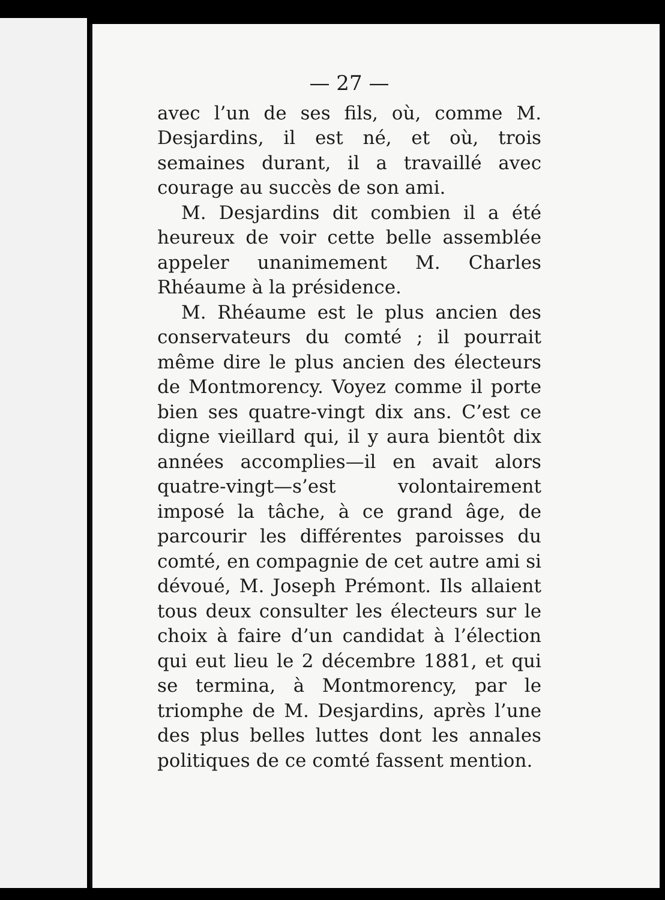— 27 —
avec l’un de ses fils, où, comme M. Desjardins, il est né, et où, trois semaines durant, il a travaillé avec courage au succès de son ami.
M. Desjardins dit combien il a été heureux de voir cette belle assemblée appeler unanimement M. Charles Rhéaume à la présidence.
M. Rhéaume est le plus ancien des conservateurs du comté ; il pourrait même dire le plus ancien des électeurs de Montmorency. Voyez comme il porte bien ses quatre-vingt dix ans. C’est ce digne vieillard qui, il y aura bientôt dix années accomplies—il en avait alors quatre-vingt—s’est volontairement imposé la tâche, à ce grand âge, de parcourir les différentes paroisses du comté, en compagnie de cet autre ami si dévoué, M. Joseph Prémont. Ils allaient tous deux consulter les électeurs sur le choix à faire d’un candidat à l’élection qui eut lieu le 2 décembre 1881, et qui se termina, à Montmorency, par le triomphe de M. Desjardins, après l’une des plus belles luttes dont les annales politiques de ce comté fassent mention.